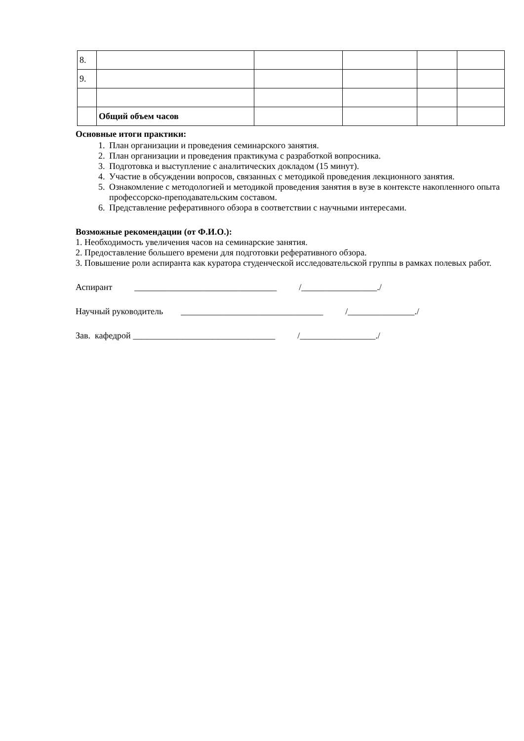| 8. | | | | | |
| 9. | | | | | |
| | Общий объем часов | | | | |
Основные итоги практики:
1. План организации и проведения семинарского занятия.
2. План организации и проведения практикума с разработкой вопросника.
3. Подготовка и выступление с аналитических докладом (15 минут).
4. Участие в обсуждении вопросов, связанных с методикой проведения лекционного занятия.
5. Ознакомление с методологией и методикой проведения занятия в вузе в контексте накопленного опыта профессорско-преподавательским составом.
6. Представление реферативного обзора в соответствии с научными интересами.
Возможные рекомендации (от Ф.И.О.):
1. Необходимость увеличения часов на семинарские занятия.
2. Предоставление большего времени для подготовки реферативного обзора.
3. Повышение роли аспиранта как куратора студенческой исследовательской группы в рамках полевых работ.
Аспирант ________________________________ /_________________./
Научный руководитель ________________________________ /_______________./
Зав. кафедрой ________________________________ /_________________./